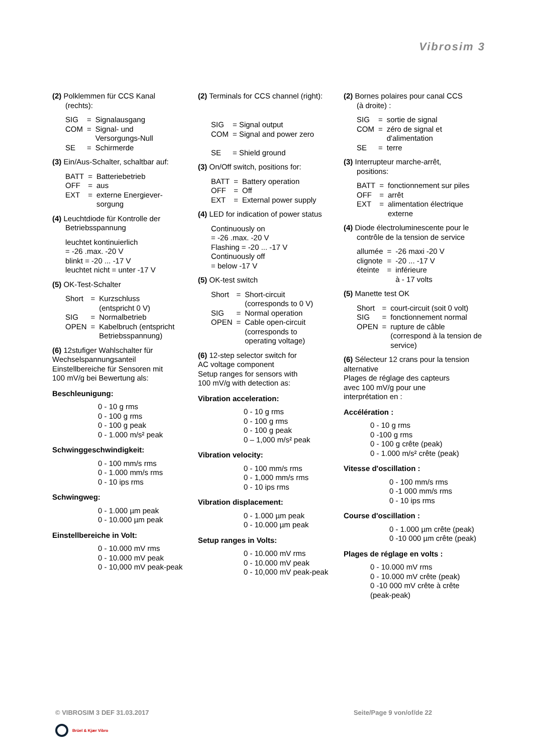Vibrosim 3
(2) Polklemmen für CCS Kanal
(rechts):
| SIG | = | Signalausgang |
| COM | = | Signal- und Versorgungs-Null |
| SE | = | Schirmerde |
(3) Ein/Aus-Schalter, schaltbar auf:
| BATT | = | Batteriebetrieb |
| OFF | = | aus |
| EXT | = | externe Energiever- sorgung |
(4) Leuchtdiode für Kontrolle der
Betriebsspannung
leuchtet kontinuierlich
= -26 .max. -20 V
blinkt = -20 ... -17 V
leuchtet nicht = unter -17 V
(5) OK-Test-Schalter
| Short | = | Kurzschluss (entspricht 0 V) |
| SIG | = | Normalbetrieb |
| OPEN | = | Kabelbruch (entspricht Betriebsspannung) |
(6) 12stufiger Wahlschalter für
Wechselspannungsanteil
Einstellbereiche für Sensoren mit
100 mV/g bei Bewertung als:
Beschleunigung:
0 - 10 g rms
0 - 100 g rms
0 - 100 g peak
0 - 1.000 m/s² peak
Schwinggeschwindigkeit:
0 - 100 mm/s rms
0 - 1.000 mm/s rms
0 - 10 ips rms
Schwingweg:
0 - 1.000 µm peak
0 - 10.000 µm peak
Einstellbereiche in Volt:
0 - 10.000 mV rms
0 - 10.000 mV peak
0 - 10,000 mV peak-peak
(2) Terminals for CCS channel (right):
| SIG | = Signal output |
| COM | = Signal and power zero |
| SE | = Shield ground |
(3) On/Off switch, positions for:
| BATT | = | Battery operation |
| OFF | = | Off |
| EXT | = | External power supply |
(4) LED for indication of power status
Continuously on
= -26 .max. -20 V
Flashing = -20 ... -17 V
Continuously off
= below -17 V
(5) OK-test switch
| Short | = | Short-circuit (corresponds to 0 V) |
| SIG | = | Normal operation |
| OPEN | = | Cable open-circuit (corresponds to operating voltage) |
(6) 12-step selector switch for
AC voltage component
Setup ranges for sensors with
100 mV/g with detection as:
Vibration acceleration:
0 - 10 g rms
0 - 100 g rms
0 - 100 g peak
0 – 1,000 m/s² peak
Vibration velocity:
0 - 100 mm/s rms
0 - 1,000 mm/s rms
0 - 10 ips rms
Vibration displacement:
0 - 1.000 µm peak
0 - 10.000 µm peak
Setup ranges in Volts:
0 - 10.000 mV rms
0 - 10.000 mV peak
0 - 10,000 mV peak-peak
(2) Bornes polaires pour canal CCS
(à droite) :
| SIG | = | sortie de signal |
| COM | = | zéro de signal et d'alimentation |
| SE | = | terre |
(3) Interrupteur marche-arrêt,
positions:
| BATT | = | fonctionnement sur piles |
| OFF | = | arrêt |
| EXT | = | alimentation électrique externe |
(4) Diode électroluminescente pour le
contrôle de la tension de service
| allumée | = | -26 maxi -20 V |
| clignote | = | -20 ... -17 V |
| éteinte | = | inférieure à - 17 volts |
(5) Manette test OK
| Short | = | court-circuit (soit 0 volt) |
| SIG | = | fonctionnement normal |
| OPEN | = | rupture de câble (correspond à la tension de service) |
(6) Sélecteur 12 crans pour la tension
alternative
Plages de réglage des capteurs
avec 100 mV/g pour une
interprétation en :
Accélération :
0 - 10 g rms
0 -100 g rms
0 - 100 g crête (peak)
0 - 1.000 m/s² crête (peak)
Vitesse d'oscillation :
0 - 100 mm/s rms
0 -1 000 mm/s rms
0 - 10 ips rms
Course d'oscillation :
0 - 1.000 µm crête (peak)
0 -10 000 µm crête (peak)
Plages de réglage en volts :
0 - 10.000 mV rms
0 - 10.000 mV crête (peak)
0 -10 000 mV crête à crête
(peak-peak)
© VIBROSIM 3 DEF 31.03.2017 Seite/Page 9 von/of/de 22
Brüel & Kjær Vibro